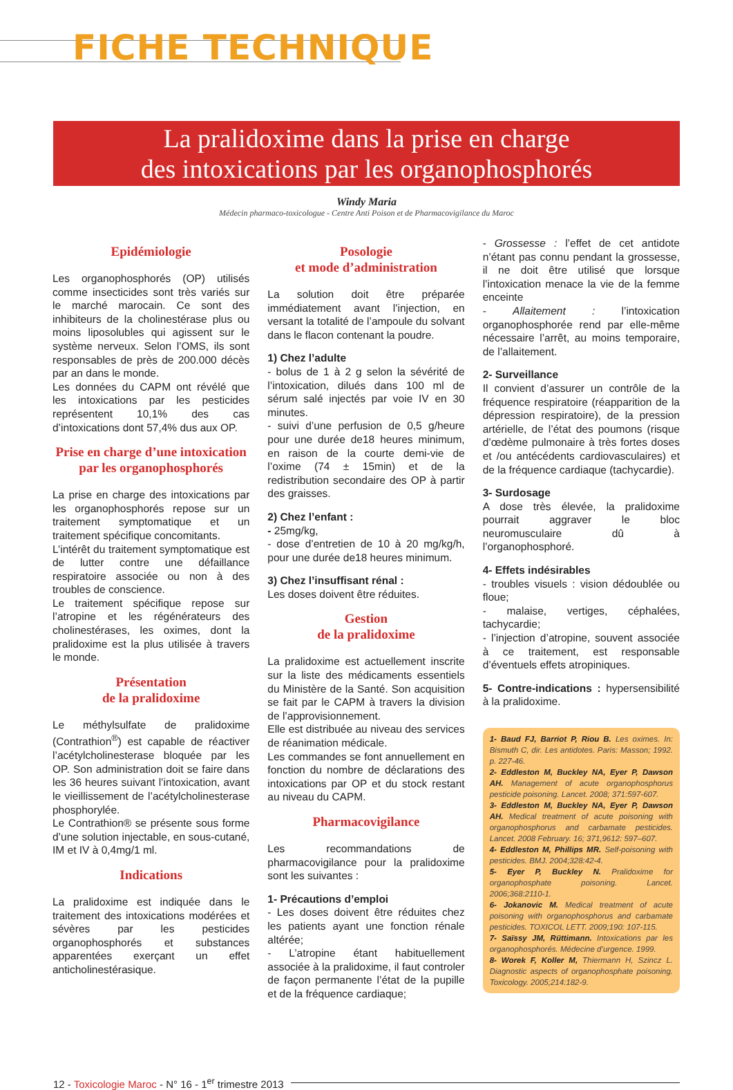FICHE TECHNIQUE
La pralidoxime dans la prise en charge
des intoxications par les organophosphorés
Windy Maria
Médecin pharmaco-toxicologue - Centre Anti Poison et de Pharmacovigilance du Maroc
Epidémiologie
Les organophosphorés (OP) utilisés comme insecticides sont très variés sur le marché marocain. Ce sont des inhibiteurs de la cholinestérase plus ou moins liposolubles qui agissent sur le système nerveux. Selon l’OMS, ils sont responsables de près de 200.000 décès par an dans le monde.
Les données du CAPM ont révélé que les intoxications par les pesticides représentent 10,1% des cas d’intoxications dont 57,4% dus aux OP.
Prise en charge d’une intoxication par les organophosphorés
La prise en charge des intoxications par les organophosphorés repose sur un traitement symptomatique et un traitement spécifique concomitants.
L’intérêt du traitement symptomatique est de lutter contre une défaillance respiratoire associée ou non à des troubles de conscience.
Le traitement spécifique repose sur l’atropine et les régénérateurs des cholinestérases, les oximes, dont la pralidoxime est la plus utilisée à travers le monde.
Présentation
de la pralidoxime
Le méthylsulfate de pralidoxime (Contrathion<sup>®</sup>) est capable de réactiver l’acétylcholinesterase bloquée par les OP. Son administration doit se faire dans les 36 heures suivant l’intoxication, avant le vieillissement de l’acétylcholinesterase phosphorylée.
Le Contrathion® se présente sous forme d’une solution injectable, en sous-cutané, IM et IV à 0,4mg/1 ml.
Indications
La pralidoxime est indiquée dans le traitement des intoxications modérées et sévères par les pesticides organophosphorés et substances apparentées exerçant un effet anticholinestérasique.
Posologie
et mode d’administration
La solution doit être préparée immédiatement avant l’injection, en versant la totalité de l’ampoule du solvant dans le flacon contenant la poudre.
1) Chez l’adulte
- bolus de 1 à 2 g selon la sévérité de l’intoxication, dilués dans 100 ml de sérum salé injectés par voie IV en 30 minutes.
- suivi d’une perfusion de 0,5 g/heure pour une durée de18 heures minimum, en raison de la courte demi-vie de l’oxime (74 ± 15min) et de la redistribution secondaire des OP à partir des graisses.
2) Chez l’enfant :
- 25mg/kg,
- dose d’entretien de 10 à 20 mg/kg/h, pour une durée de18 heures minimum.
3) Chez l’insuffisant rénal :
Les doses doivent être réduites.
Gestion
de la pralidoxime
La pralidoxime est actuellement inscrite sur la liste des médicaments essentiels du Ministère de la Santé. Son acquisition se fait par le CAPM à travers la division de l’approvisionnement.
Elle est distribuée au niveau des services de réanimation médicale.
Les commandes se font annuellement en fonction du nombre de déclarations des intoxications par OP et du stock restant au niveau du CAPM.
Pharmacovigilance
Les recommandations de pharmacovigilance pour la pralidoxime sont les suivantes :
1- Précautions d’emploi
- Les doses doivent être réduites chez les patients ayant une fonction rénale altérée;
- L’atropine étant habituellement associée à la pralidoxime, il faut controler de façon permanente l’état de la pupille et de la fréquence cardiaque;
- Grossesse : l’effet de cet antidote n’étant pas connu pendant la grossesse, il ne doit être utilisé que lorsque l’intoxication menace la vie de la femme enceinte
- Allaitement : l’intoxication organophosphorée rend par elle-même nécessaire l’arrêt, au moins temporaire, de l’allaitement.
2- Surveillance
Il convient d’assurer un contrôle de la fréquence respiratoire (réapparition de la dépression respiratoire), de la pression artérielle, de l’état des poumons (risque d’œdème pulmonaire à très fortes doses et /ou antécédents cardiovasculaires) et de la fréquence cardiaque (tachycardie).
3- Surdosage
A dose très élevée, la pralidoxime pourrait aggraver le bloc neuromusculaire dû à l’organophosphoré.
4- Effets indésirables
- troubles visuels : vision dédoublée ou floue;
- malaise, vertiges, céphalées, tachycardie;
- l’injection d’atropine, souvent associée à ce traitement, est responsable d’éventuels effets atropiniques.
5- Contre-indications : hypersensibilité à la pralidoxime.
1- Baud FJ, Barriot P, Riou B. Les oximes. In: Bismuth C, dir. Les antidotes. Paris: Masson; 1992. p. 227-46.
2- Eddleston M, Buckley NA, Eyer P, Dawson AH. Management of acute organophosphorus pesticide poisoning. Lancet. 2008; 371:597-607.
3- Eddleston M, Buckley NA, Eyer P, Dawson AH. Medical treatment of acute poisoning with organophosphorus and carbamate pesticides. Lancet. 2008 February. 16; 371,9612: 597–607.
4- Eddleston M, Phillips MR. Self-poisoning with pesticides. BMJ. 2004;328:42-4.
5- Eyer P, Buckley N. Pralidoxime for organophosphate poisoning. Lancet. 2006;368:2110-1.
6- Jokanovic M. Medical treatment of acute poisoning with organophosphorus and carbamate pesticides. TOXICOL LETT. 2009;190: 107-115.
7- Saïssy JM, Rüttimann. Intoxications par les organophosphorés. Médecine d’urgence. 1999.
8- Worek F, Koller M, Thiermann H, Szincz L. Diagnostic aspects of organophosphate poisoning. Toxicology. 2005;214:182-9.
12 - Toxicologie Maroc - N° 16 - 1<sup>er</sup> trimestre 2013